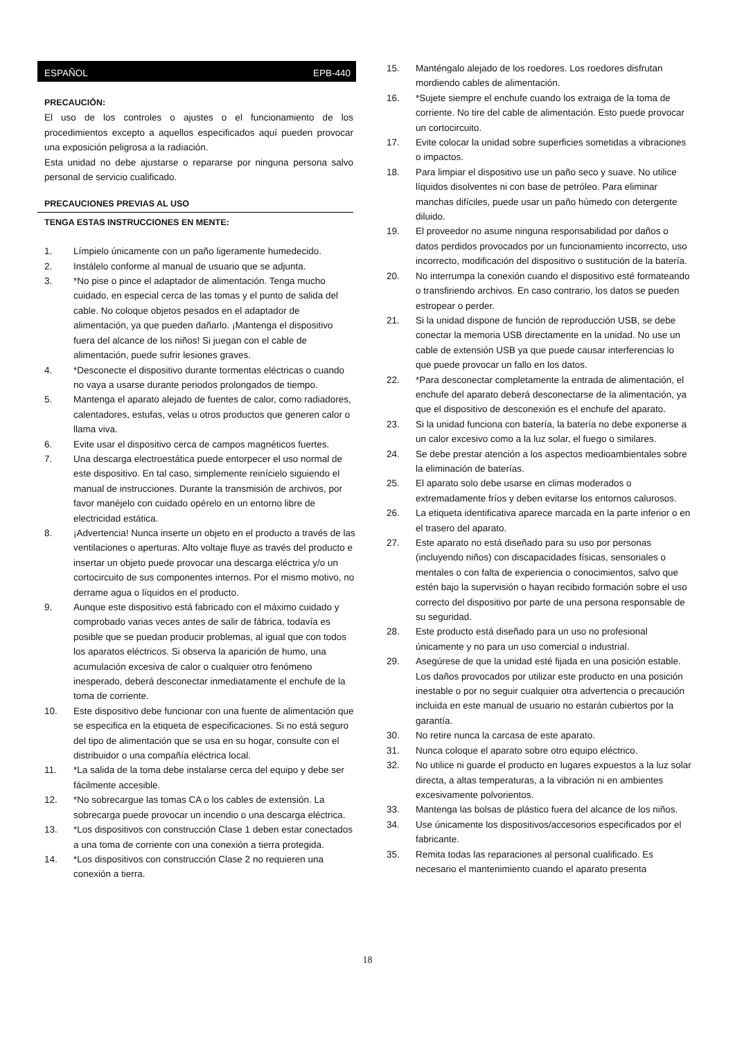ESPAÑOL EPB-440
PRECAUCIÓN:
El uso de los controles o ajustes o el funcionamiento de los procedimientos excepto a aquellos especificados aquí pueden provocar una exposición peligrosa a la radiación.
Esta unidad no debe ajustarse o repararse por ninguna persona salvo personal de servicio cualificado.
PRECAUCIONES PREVIAS AL USO
TENGA ESTAS INSTRUCCIONES EN MENTE:
1. Límpielo únicamente con un paño ligeramente humedecido.
2. Instálelo conforme al manual de usuario que se adjunta.
3. *No pise o pince el adaptador de alimentación. Tenga mucho cuidado, en especial cerca de las tomas y el punto de salida del cable. No coloque objetos pesados en el adaptador de alimentación, ya que pueden dañarlo. ¡Mantenga el dispositivo fuera del alcance de los niños! Si juegan con el cable de alimentación, puede sufrir lesiones graves.
4. *Desconecte el dispositivo durante tormentas eléctricas o cuando no vaya a usarse durante periodos prolongados de tiempo.
5. Mantenga el aparato alejado de fuentes de calor, como radiadores, calentadores, estufas, velas u otros productos que generen calor o llama viva.
6. Evite usar el dispositivo cerca de campos magnéticos fuertes.
7. Una descarga electroestática puede entorpecer el uso normal de este dispositivo. En tal caso, simplemente reinícielo siguiendo el manual de instrucciones. Durante la transmisión de archivos, por favor manéjelo con cuidado opérelo en un entorno libre de electricidad estática.
8. ¡Advertencia! Nunca inserte un objeto en el producto a través de las ventilaciones o aperturas. Alto voltaje fluye as través del producto e insertar un objeto puede provocar una descarga eléctrica y/o un cortocircuito de sus componentes internos. Por el mismo motivo, no derrame agua o líquidos en el producto.
9. Aunque este dispositivo está fabricado con el máximo cuidado y comprobado varias veces antes de salir de fábrica, todavía es posible que se puedan producir problemas, al igual que con todos los aparatos eléctricos. Si observa la aparición de humo, una acumulación excesiva de calor o cualquier otro fenómeno inesperado, deberá desconectar inmediatamente el enchufe de la toma de corriente.
10. Este dispositivo debe funcionar con una fuente de alimentación que se especifica en la etiqueta de especificaciones. Si no está seguro del tipo de alimentación que se usa en su hogar, consulte con el distribuidor o una compañía eléctrica local.
11. *La salida de la toma debe instalarse cerca del equipo y debe ser fácilmente accesible.
12. *No sobrecargue las tomas CA o los cables de extensión. La sobrecarga puede provocar un incendio o una descarga eléctrica.
13. *Los dispositivos con construcción Clase 1 deben estar conectados a una toma de corriente con una conexión a tierra protegida.
14. *Los dispositivos con construcción Clase 2 no requieren una conexión a tierra.
15. Manténgalo alejado de los roedores. Los roedores disfrutan mordiendo cables de alimentación.
16. *Sujete siempre el enchufe cuando los extraiga de la toma de corriente. No tire del cable de alimentación. Esto puede provocar un cortocircuito.
17. Evite colocar la unidad sobre superficies sometidas a vibraciones o impactos.
18. Para limpiar el dispositivo use un paño seco y suave. No utilice líquidos disolventes ni con base de petróleo. Para eliminar manchas difíciles, puede usar un paño húmedo con detergente diluido.
19. El proveedor no asume ninguna responsabilidad por daños o datos perdidos provocados por un funcionamiento incorrecto, uso incorrecto, modificación del dispositivo o sustitución de la batería.
20. No interrumpa la conexión cuando el dispositivo esté formateando o transfiriendo archivos. En caso contrario, los datos se pueden estropear o perder.
21. Si la unidad dispone de función de reproducción USB, se debe conectar la memoria USB directamente en la unidad. No use un cable de extensión USB ya que puede causar interferencias lo que puede provocar un fallo en los datos.
22. *Para desconectar completamente la entrada de alimentación, el enchufe del aparato deberá desconectarse de la alimentación, ya que el dispositivo de desconexión es el enchufe del aparato.
23. Si la unidad funciona con batería, la batería no debe exponerse a un calor excesivo como a la luz solar, el fuego o similares.
24. Se debe prestar atención a los aspectos medioambientales sobre la eliminación de baterías.
25. El aparato solo debe usarse en climas moderados o extremadamente fríos y deben evitarse los entornos calurosos.
26. La etiqueta identificativa aparece marcada en la parte inferior o en el trasero del aparato.
27. Este aparato no está diseñado para su uso por personas (incluyendo niños) con discapacidades físicas, sensoriales o mentales o con falta de experiencia o conocimientos, salvo que estén bajo la supervisión o hayan recibido formación sobre el uso correcto del dispositivo por parte de una persona responsable de su seguridad.
28. Este producto está diseñado para un uso no profesional únicamente y no para un uso comercial o industrial.
29. Asegúrese de que la unidad esté fijada en una posición estable. Los daños provocados por utilizar este producto en una posición inestable o por no seguir cualquier otra advertencia o precaución incluida en este manual de usuario no estarán cubiertos por la garantía.
30. No retire nunca la carcasa de este aparato.
31. Nunca coloque el aparato sobre otro equipo eléctrico.
32. No utilice ni guarde el producto en lugares expuestos a la luz solar directa, a altas temperaturas, a la vibración ni en ambientes excesivamente polvorientos.
33. Mantenga las bolsas de plástico fuera del alcance de los niños.
34. Use únicamente los dispositivos/accesorios especificados por el fabricante.
35. Remita todas las reparaciones al personal cualificado. Es necesario el mantenimiento cuando el aparato presenta
18